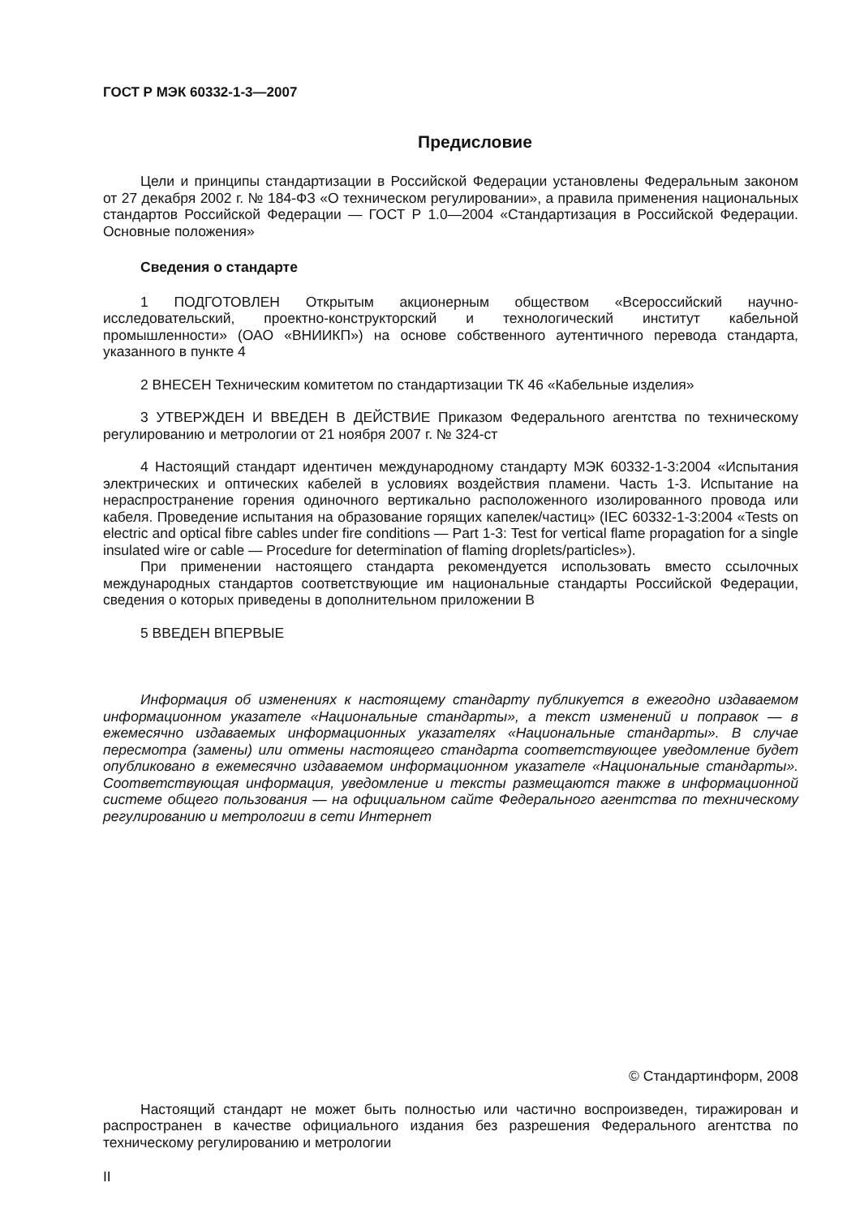ГОСТ Р МЭК 60332-1-3—2007
Предисловие
Цели и принципы стандартизации в Российской Федерации установлены Федеральным законом от 27 декабря 2002 г. № 184-ФЗ «О техническом регулировании», а правила применения национальных стандартов Российской Федерации — ГОСТ Р 1.0—2004 «Стандартизация в Российской Федерации. Основные положения»
Сведения о стандарте
1 ПОДГОТОВЛЕН Открытым акционерным обществом «Всероссийский научно-исследовательский, проектно-конструкторский и технологический институт кабельной промышленности» (ОАО «ВНИИКП») на основе собственного аутентичного перевода стандарта, указанного в пункте 4
2 ВНЕСЕН Техническим комитетом по стандартизации ТК 46 «Кабельные изделия»
3 УТВЕРЖДЕН И ВВЕДЕН В ДЕЙСТВИЕ Приказом Федерального агентства по техническому регулированию и метрологии от 21 ноября 2007 г. № 324-ст
4 Настоящий стандарт идентичен международному стандарту МЭК 60332-1-3:2004 «Испытания электрических и оптических кабелей в условиях воздействия пламени. Часть 1-3. Испытание на нераспространение горения одиночного вертикально расположенного изолированного провода или кабеля. Проведение испытания на образование горящих капелек/частиц» (IEC 60332-1-3:2004 «Tests on electric and optical fibre cables under fire conditions — Part 1-3: Test for vertical flame propagation for a single insulated wire or cable — Procedure for determination of flaming droplets/particles»).
При применении настоящего стандарта рекомендуется использовать вместо ссылочных международных стандартов соответствующие им национальные стандарты Российской Федерации, сведения о которых приведены в дополнительном приложении В
5 ВВЕДЕН ВПЕРВЫЕ
Информация об изменениях к настоящему стандарту публикуется в ежегодно издаваемом информационном указателе «Национальные стандарты», а текст изменений и поправок — в ежемесячно издаваемых информационных указателях «Национальные стандарты». В случае пересмотра (замены) или отмены настоящего стандарта соответствующее уведомление будет опубликовано в ежемесячно издаваемом информационном указателе «Национальные стандарты». Соответствующая информация, уведомление и тексты размещаются также в информационной системе общего пользования — на официальном сайте Федерального агентства по техническому регулированию и метрологии в сети Интернет
© Стандартинформ, 2008
Настоящий стандарт не может быть полностью или частично воспроизведен, тиражирован и распространен в качестве официального издания без разрешения Федерального агентства по техническому регулированию и метрологии
II